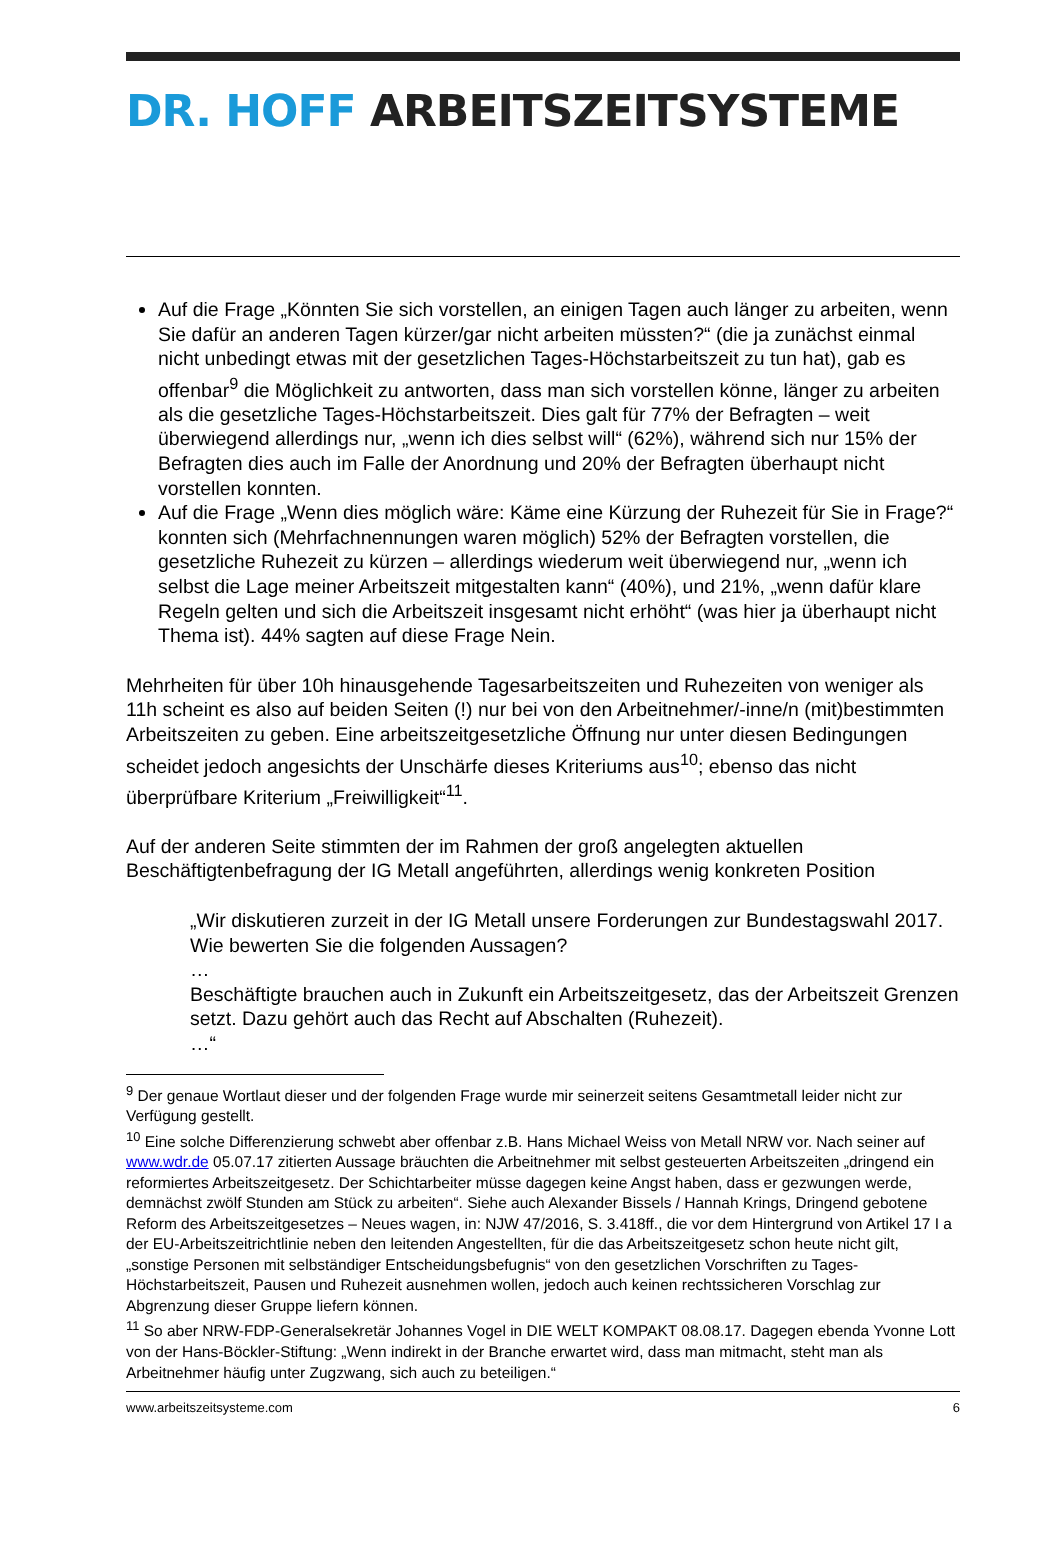DR. HOFF ARBEITSZEITSYSTEME
Auf die Frage „Könnten Sie sich vorstellen, an einigen Tagen auch länger zu arbeiten, wenn Sie dafür an anderen Tagen kürzer/gar nicht arbeiten müssten?“ (die ja zunächst einmal nicht unbedingt etwas mit der gesetzlichen Tages-Höchstarbeitszeit zu tun hat), gab es offenbar<sup>9</sup> die Möglichkeit zu antworten, dass man sich vorstellen könne, länger zu arbeiten als die gesetzliche Tages-Höchstarbeitszeit. Dies galt für 77% der Befragten – weit überwiegend allerdings nur, „wenn ich dies selbst will“ (62%), während sich nur 15% der Befragten dies auch im Falle der Anordnung und 20% der Befragten überhaupt nicht vorstellen konnten.
Auf die Frage „Wenn dies möglich wäre: Käme eine Kürzung der Ruhezeit für Sie in Frage?“ konnten sich (Mehrfachnennungen waren möglich) 52% der Befragten vorstellen, die gesetzliche Ruhezeit zu kürzen – allerdings wiederum weit überwiegend nur, „wenn ich selbst die Lage meiner Arbeitszeit mitgestalten kann“ (40%), und 21%, „wenn dafür klare Regeln gelten und sich die Arbeitszeit insgesamt nicht erhöht“ (was hier ja überhaupt nicht Thema ist). 44% sagten auf diese Frage Nein.
Mehrheiten für über 10h hinausgehende Tagesarbeitszeiten und Ruhezeiten von weniger als 11h scheint es also auf beiden Seiten (!) nur bei von den Arbeitnehmer/-inne/n (mit)bestimmten Arbeitszeiten zu geben. Eine arbeitszeitgesetzliche Öffnung nur unter diesen Bedingungen scheidet jedoch angesichts der Unschärfe dieses Kriteriums aus<sup>10</sup>; ebenso das nicht überprüfbare Kriterium „Freiwilligkeit“<sup>11</sup>.
Auf der anderen Seite stimmten der im Rahmen der groß angelegten aktuellen Beschäftigtenbefragung der IG Metall angeführten, allerdings wenig konkreten Position
„Wir diskutieren zurzeit in der IG Metall unsere Forderungen zur Bundestagswahl 2017. Wie bewerten Sie die folgenden Aussagen?
…
Beschäftigte brauchen auch in Zukunft ein Arbeitszeitgesetz, das der Arbeitszeit Grenzen setzt. Dazu gehört auch das Recht auf Abschalten (Ruhezeit).
…“
<sup>9</sup> Der genaue Wortlaut dieser und der folgenden Frage wurde mir seinerzeit seitens Gesamtmetall leider nicht zur Verfügung gestellt.
<sup>10</sup> Eine solche Differenzierung schwebt aber offenbar z.B. Hans Michael Weiss von Metall NRW vor. Nach seiner auf www.wdr.de 05.07.17 zitierten Aussage bräuchten die Arbeitnehmer mit selbst gesteuerten Arbeitszeiten „dringend ein reformiertes Arbeitszeitgesetz. Der Schichtarbeiter müsse dagegen keine Angst haben, dass er gezwungen werde, demnächst zwölf Stunden am Stück zu arbeiten“. Siehe auch Alexander Bissels / Hannah Krings, Dringend gebotene Reform des Arbeitszeitgesetzes – Neues wagen, in: NJW 47/2016, S. 3.418ff., die vor dem Hintergrund von Artikel 17 I a der EU-Arbeitszeitrichtlinie neben den leitenden Angestellten, für die das Arbeitszeitgesetz schon heute nicht gilt, „sonstige Personen mit selbständiger Entscheidungsbefugnis“ von den gesetzlichen Vorschriften zu Tages-Höchstarbeitszeit, Pausen und Ruhezeit ausnehmen wollen, jedoch auch keinen rechtssicheren Vorschlag zur Abgrenzung dieser Gruppe liefern können.
<sup>11</sup> So aber NRW-FDP-Generalsekretär Johannes Vogel in DIE WELT KOMPAKT 08.08.17. Dagegen ebenda Yvonne Lott von der Hans-Böckler-Stiftung: „Wenn indirekt in der Branche erwartet wird, dass man mitmacht, steht man als Arbeitnehmer häufig unter Zugzwang, sich auch zu beteiligen.“
www.arbeitszeitsysteme.com 6